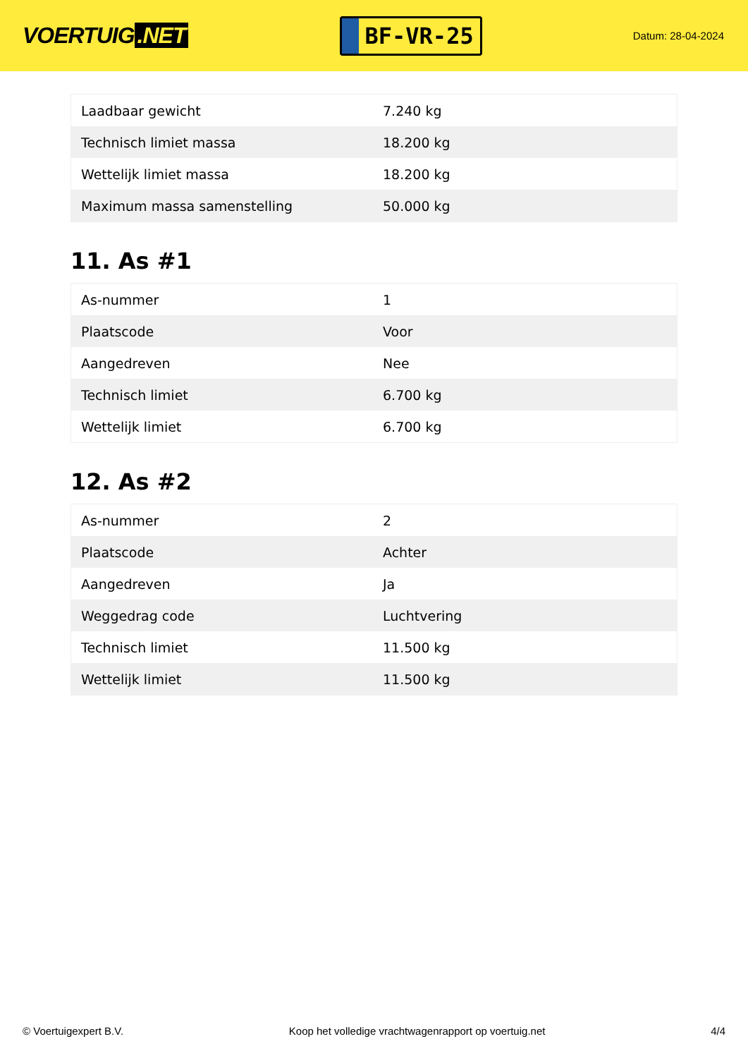VOERTUIG.NET
BF-VR-25
Datum: 28-04-2024
| Laadbaar gewicht | 7.240 kg |
| Technisch limiet massa | 18.200 kg |
| Wettelijk limiet massa | 18.200 kg |
| Maximum massa samenstelling | 50.000 kg |
11. As #1
| As-nummer | 1 |
| Plaatscode | Voor |
| Aangedreven | Nee |
| Technisch limiet | 6.700 kg |
| Wettelijk limiet | 6.700 kg |
12. As #2
| As-nummer | 2 |
| Plaatscode | Achter |
| Aangedreven | Ja |
| Weggedrag code | Luchtvering |
| Technisch limiet | 11.500 kg |
| Wettelijk limiet | 11.500 kg |
© Voertuigexpert B.V. Koop het volledige vrachtwagenrapport op voertuig.net 4/4